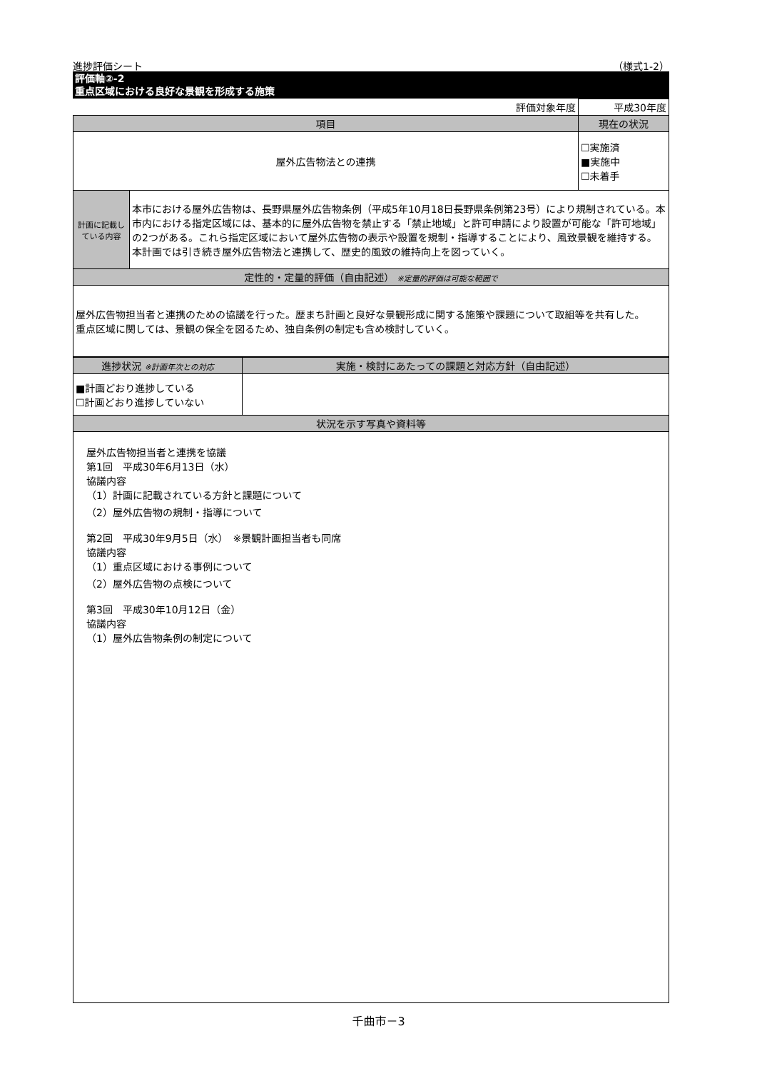進捗評価シート （様式1-2）
評価軸②-2
重点区域における良好な景観を形成する施策
| 評価対象年度 | | 平成30年度 |
| 項目 | | 現在の状況 |
| 屋外広告物法との連携 | | ☐実施済 ■実施中 ☐未着手 |
| 計画に記載している内容 | 本市における屋外広告物は、長野県屋外広告物条例（平成5年10月18日長野県条例第23号）により規制されている。本市内における指定区域には、基本的に屋外広告物を禁止する「禁止地域」と許可申請により設置が可能な「許可地域」の2つがある。これら指定区域において屋外広告物の表示や設置を規制・指導することにより、風致景観を維持する。本計画では引き続き屋外広告物法と連携して、歴史的風致の維持向上を図っていく。 | |
| 定性的・定量的評価（自由記述） ※定量的評価は可能な範囲で | | |
| 屋外広告物担当者と連携のための協議を行った。歴まち計画と良好な景観形成に関する施策や課題について取組等を共有した。 重点区域に関しては、景観の保全を図るため、独自条例の制定も含め検討していく。 | | |
| 進捗状況 ※計画年次との対応 | 実施・検討にあたっての課題と対応方針（自由記述） |
| --- | --- |
| ■計画どおり進捗している ☐計画どおり進捗していない | |
| 状況を示す写真や資料等 | |
| 屋外広告物担当者と連携を協議 第1回 平成30年6月13日（水） 協議内容 （1）計画に記載されている方針と課題について （2）屋外広告物の規制・指導について 第2回 平成30年9月5日（水） ※景観計画担当者も同席 協議内容 （1）重点区域における事例について （2）屋外広告物の点検について 第3回 平成30年10月12日（金） 協議内容 （1）屋外広告物条例の制定について | |
千曲市－3